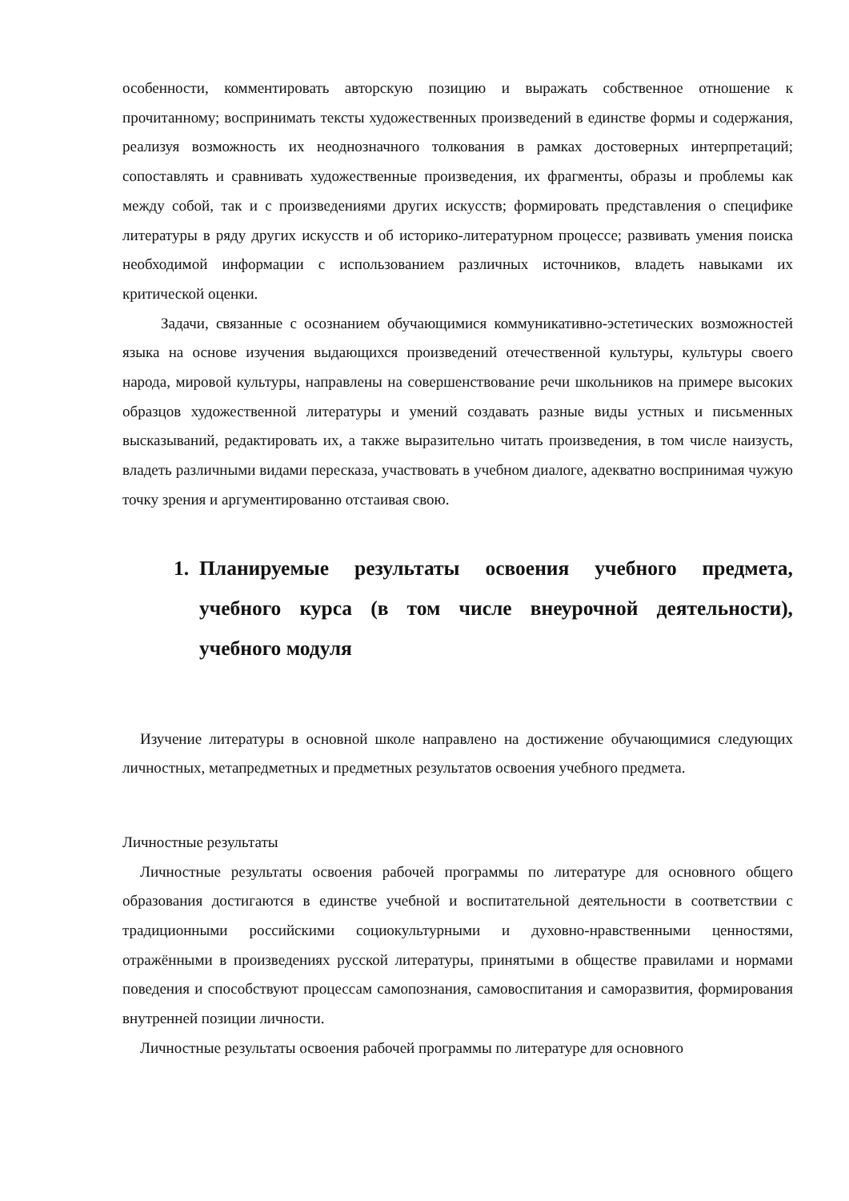особенности, комментировать авторскую позицию и выражать собственное отношение к прочитанному; воспринимать тексты художественных произведений в единстве формы и содержания, реализуя возможность их неоднозначного толкования в рамках достоверных интерпретаций; сопоставлять и сравнивать художественные произведения, их фрагменты, образы и проблемы как между собой, так и с произведениями других искусств; формировать представления о специфике литературы в ряду других искусств и об историко-литературном процессе; развивать умения поиска необходимой информации с использованием различных источников, владеть навыками их критической оценки.
Задачи, связанные с осознанием обучающимися коммуникативно-эстетических возможностей языка на основе изучения выдающихся произведений отечественной культуры, культуры своего народа, мировой культуры, направлены на совершенствование речи школьников на примере высоких образцов художественной литературы и умений создавать разные виды устных и письменных высказываний, редактировать их, а также выразительно читать произведения, в том числе наизусть, владеть различными видами пересказа, участвовать в учебном диалоге, адекватно воспринимая чужую точку зрения и аргументированно отстаивая свою.
1. Планируемые результаты освоения учебного предмета, учебного курса (в том числе внеурочной деятельности), учебного модуля
Изучение литературы в основной школе направлено на достижение обучающимися следующих личностных, метапредметных и предметных результатов освоения учебного предмета.
Личностные результаты
Личностные результаты освоения рабочей программы по литературе для основного общего образования достигаются в единстве учебной и воспитательной деятельности в соответствии с традиционными российскими социокультурными и духовно-нравственными ценностями, отражёнными в произведениях русской литературы, принятыми в обществе правилами и нормами поведения и способствуют процессам самопознания, самовоспитания и саморазвития, формирования внутренней позиции личности.
Личностные результаты освоения рабочей программы по литературе для основного